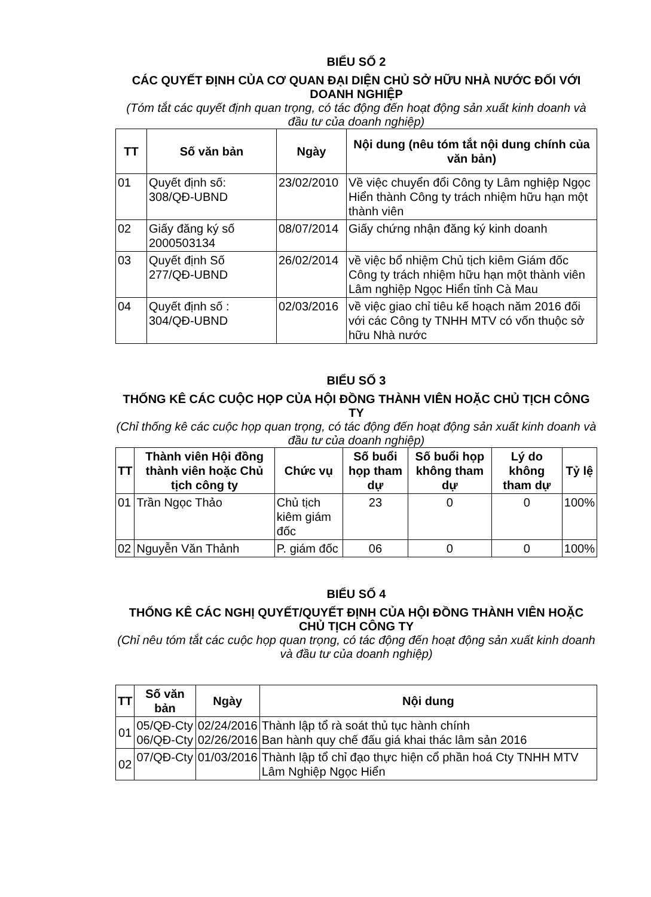BIỂU SỐ 2
CÁC QUYẾT ĐỊNH CỦA CƠ QUAN ĐẠI DIỆN CHỦ SỞ HỮU NHÀ NƯỚC ĐỐI VỚI DOANH NGHIỆP
(Tóm tắt các quyết định quan trọng, có tác động đến hoạt động sản xuất kinh doanh và đầu tư của doanh nghiệp)
| TT | Số văn bản | Ngày | Nội dung (nêu tóm tắt nội dung chính của văn bản) |
| --- | --- | --- | --- |
| 01 | Quyết định số: 308/QĐ-UBND | 23/02/2010 | Về việc chuyển đổi Công ty Lâm nghiệp Ngọc Hiển thành Công ty trách nhiệm hữu hạn một thành viên |
| 02 | Giấy đăng ký số 2000503134 | 08/07/2014 | Giấy chứng nhận đăng ký kinh doanh |
| 03 | Quyết định Số 277/QĐ-UBND | 26/02/2014 | về việc bổ nhiệm Chủ tịch kiêm Giám đốc Công ty trách nhiệm hữu hạn một thành viên Lâm nghiệp Ngọc Hiển tỉnh Cà Mau |
| 04 | Quyết định số : 304/QĐ-UBND | 02/03/2016 | về việc giao chỉ tiêu kế hoạch năm 2016 đối với các Công ty TNHH MTV có vốn thuộc sở hữu Nhà nước |
BIỂU SỐ 3
THỐNG KÊ CÁC CUỘC HỌP CỦA HỘI ĐỒNG THÀNH VIÊN HOẶC CHỦ TỊCH CÔNG TY
(Chỉ thống kê các cuộc họp quan trọng, có tác động đến hoạt động sản xuất kinh doanh và đầu tư của doanh nghiệp)
| TT | Thành viên Hội đồng thành viên hoặc Chủ tịch công ty | Chức vụ | Số buổi họp tham dự | Số buổi họp không tham dự | Lý do không tham dự | Tỷ lệ |
| --- | --- | --- | --- | --- | --- | --- |
| 01 | Trần Ngọc Thảo | Chủ tịch kiêm giám đốc | 23 | 0 | 0 | 100% |
| 02 | Nguyễn Văn Thảnh | P. giám đốc | 06 | 0 | 0 | 100% |
BIỂU SỐ 4
THỐNG KÊ CÁC NGHỊ QUYẾT/QUYẾT ĐỊNH CỦA HỘI ĐỒNG THÀNH VIÊN HOẶC CHỦ TỊCH CÔNG TY
(Chỉ nêu tóm tắt các cuộc họp quan trọng, có tác động đến hoạt động sản xuất kinh doanh và đầu tư của doanh nghiệp)
| TT | Số văn bản | Ngày | Nội dung |
| --- | --- | --- | --- |
| 01 | 05/QĐ-Cty 06/QĐ-Cty | 02/24/2016 02/26/2016 | Thành lập tổ rà soát thủ tục hành chính Ban hành quy chế đấu giá khai thác lâm sản 2016 |
| 02 | 07/QĐ-Cty | 01/03/2016 | Thành lập tổ chỉ đạo thực hiện cổ phần hoá Cty TNHH MTV Lâm Nghiệp Ngọc Hiển |